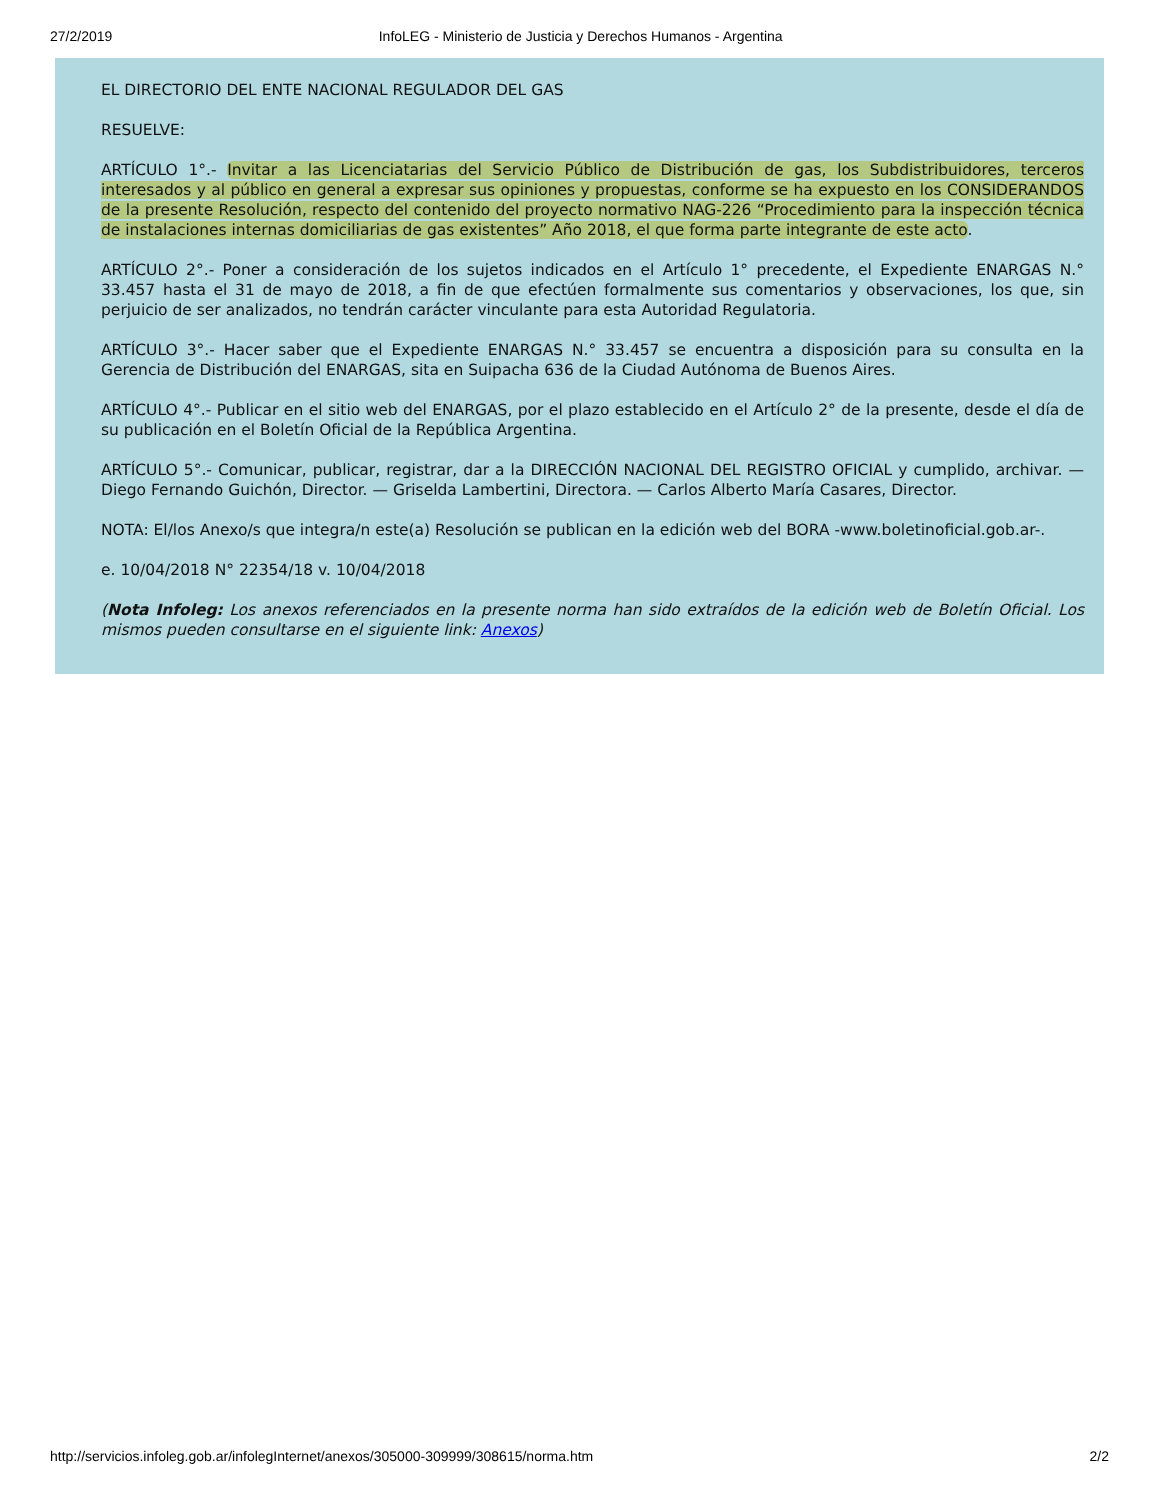27/2/2019 InfoLEG - Ministerio de Justicia y Derechos Humanos - Argentina
EL DIRECTORIO DEL ENTE NACIONAL REGULADOR DEL GAS
RESUELVE:
ARTÍCULO 1°.- Invitar a las Licenciatarias del Servicio Público de Distribución de gas, los Subdistribuidores, terceros interesados y al público en general a expresar sus opiniones y propuestas, conforme se ha expuesto en los CONSIDERANDOS de la presente Resolución, respecto del contenido del proyecto normativo NAG-226 “Procedimiento para la inspección técnica de instalaciones internas domiciliarias de gas existentes” Año 2018, el que forma parte integrante de este acto.
ARTÍCULO 2°.- Poner a consideración de los sujetos indicados en el Artículo 1° precedente, el Expediente ENARGAS N.° 33.457 hasta el 31 de mayo de 2018, a fin de que efectúen formalmente sus comentarios y observaciones, los que, sin perjuicio de ser analizados, no tendrán carácter vinculante para esta Autoridad Regulatoria.
ARTÍCULO 3°.- Hacer saber que el Expediente ENARGAS N.° 33.457 se encuentra a disposición para su consulta en la Gerencia de Distribución del ENARGAS, sita en Suipacha 636 de la Ciudad Autónoma de Buenos Aires.
ARTÍCULO 4°.- Publicar en el sitio web del ENARGAS, por el plazo establecido en el Artículo 2° de la presente, desde el día de su publicación en el Boletín Oficial de la República Argentina.
ARTÍCULO 5°.- Comunicar, publicar, registrar, dar a la DIRECCIÓN NACIONAL DEL REGISTRO OFICIAL y cumplido, archivar. — Diego Fernando Guichón, Director. — Griselda Lambertini, Directora. — Carlos Alberto María Casares, Director.
NOTA: El/los Anexo/s que integra/n este(a) Resolución se publican en la edición web del BORA -www.boletinoficial.gob.ar-.
e. 10/04/2018 N° 22354/18 v. 10/04/2018
(Nota Infoleg: Los anexos referenciados en la presente norma han sido extraídos de la edición web de Boletín Oficial. Los mismos pueden consultarse en el siguiente link: Anexos)
http://servicios.infoleg.gob.ar/infolegInternet/anexos/305000-309999/308615/norma.htm 2/2